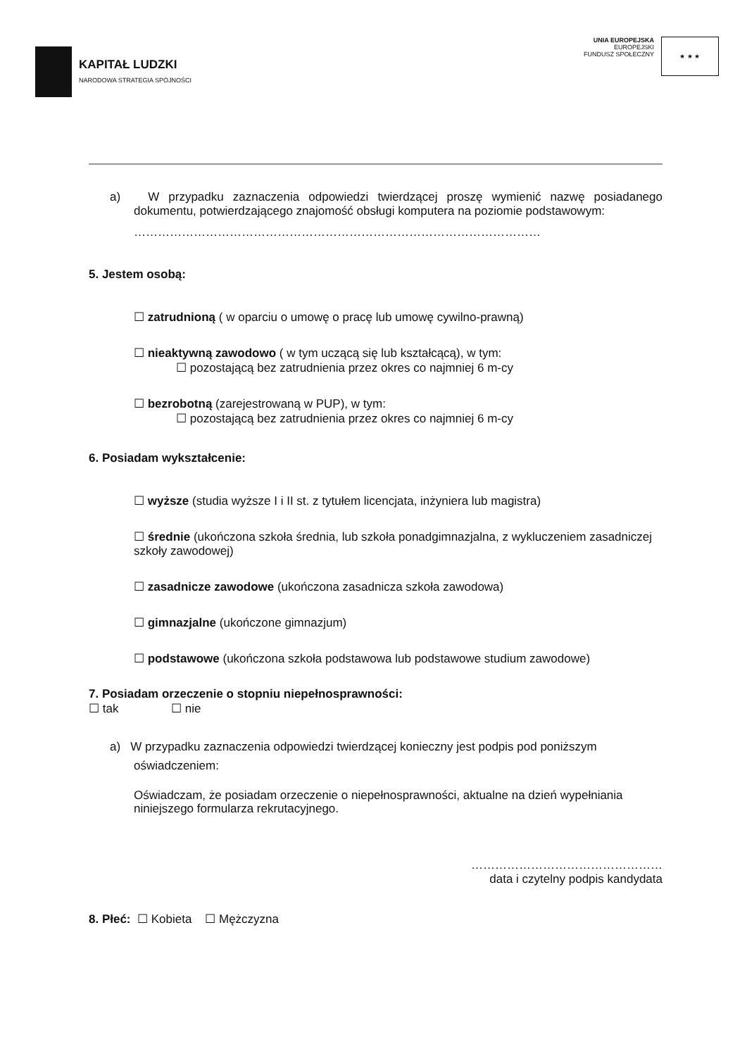KAPITAŁ LUDZKI
NARODOWA STRATEGIA SPÓJNOŚCI
UNIA EUROPEJSKA
EUROPEJSKI
FUNDUSZ SPOŁECZNY
★ ★ ★
a) W przypadku zaznaczenia odpowiedzi twierdzącej proszę wymienić nazwę posiadanego dokumentu, potwierdzającego znajomość obsługi komputera na poziomie podstawowym:
…………………………………………………………………………………………
5. Jestem osobą:
☐ zatrudnioną ( w oparciu o umowę o pracę lub umowę cywilno-prawną)
☐ nieaktywną zawodowo ( w tym uczącą się lub kształcącą), w tym:
☐ pozostającą bez zatrudnienia przez okres co najmniej 6 m-cy
☐ bezrobotną (zarejestrowaną w PUP), w tym:
☐ pozostającą bez zatrudnienia przez okres co najmniej 6 m-cy
6. Posiadam wykształcenie:
☐ wyższe (studia wyższe I i II st. z tytułem licencjata, inżyniera lub magistra)
☐ średnie (ukończona szkoła średnia, lub szkoła ponadgimnazjalna, z wykluczeniem zasadniczej szkoły zawodowej)
☐ zasadnicze zawodowe (ukończona zasadnicza szkoła zawodowa)
☐ gimnazjalne (ukończone gimnazjum)
☐ podstawowe (ukończona szkoła podstawowa lub podstawowe studium zawodowe)
7. Posiadam orzeczenie o stopniu niepełnosprawności:
☐ tak ☐ nie
a) W przypadku zaznaczenia odpowiedzi twierdzącej konieczny jest podpis pod poniższym oświadczeniem:
Oświadczam, że posiadam orzeczenie o niepełnosprawności, aktualne na dzień wypełniania niniejszego formularza rekrutacyjnego.
…………………………………………
data i czytelny podpis kandydata
8. Płeć: ☐ Kobieta ☐ Mężczyzna